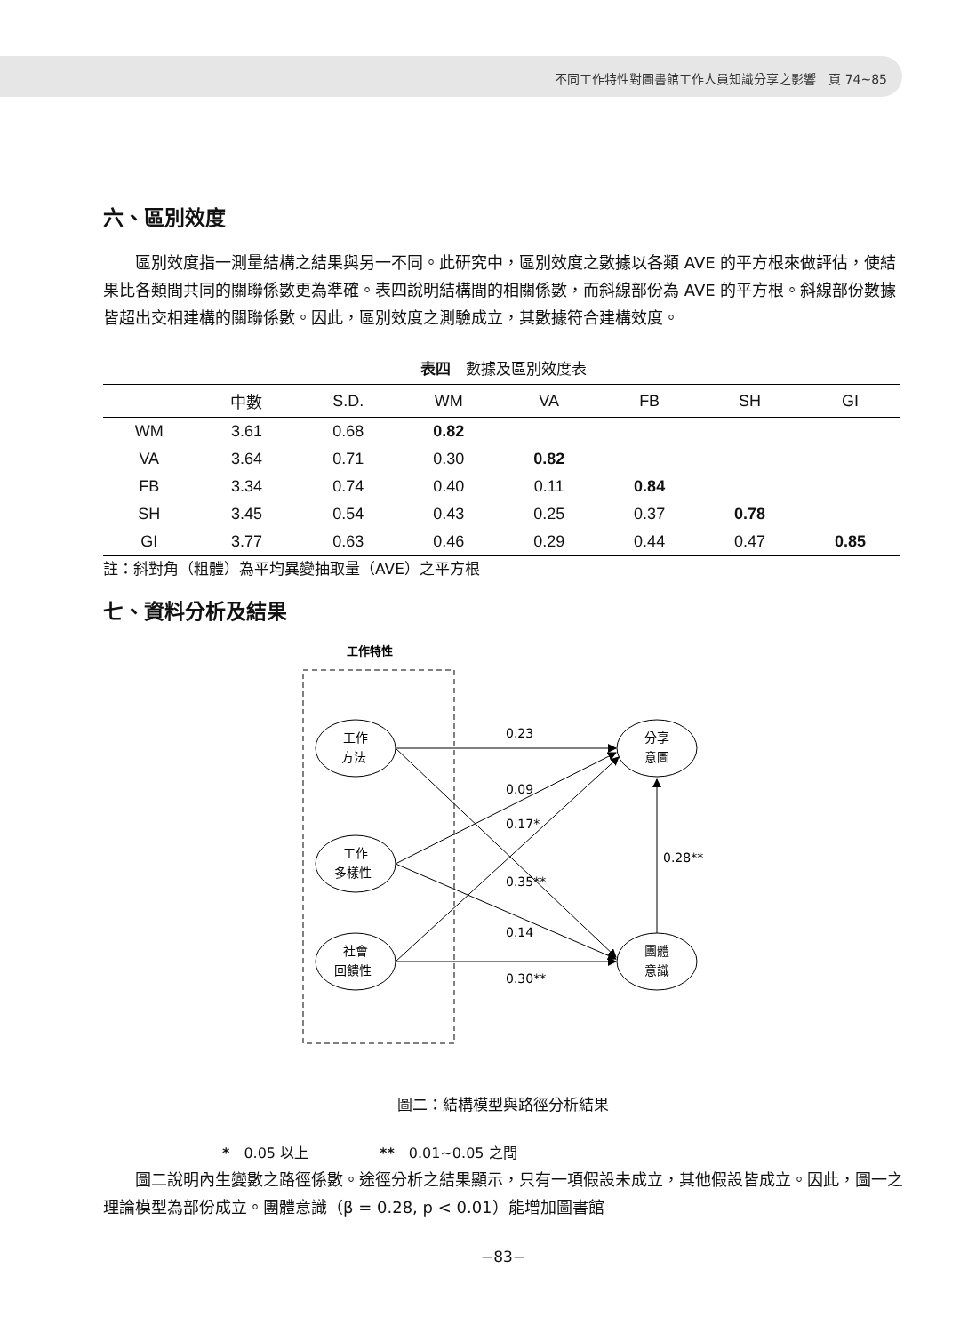不同工作特性對圖書館工作人員知識分享之影響　頁 74~85
六、區別效度
區別效度指一測量結構之結果與另一不同。此研究中，區別效度之數據以各類 AVE 的平方根來做評估，使結果比各類間共同的關聯係數更為準確。表四說明結構間的相關係數，而斜線部份為 AVE 的平方根。斜線部份數據皆超出交相建構的關聯係數。因此，區別效度之測驗成立，其數據符合建構效度。
表四　數據及區別效度表
| | 中數 | S.D. | WM | VA | FB | SH | GI |
| --- | --- | --- | --- | --- | --- | --- | --- |
| WM | 3.61 | 0.68 | 0.82 | | | | |
| VA | 3.64 | 0.71 | 0.30 | 0.82 | | | |
| FB | 3.34 | 0.74 | 0.40 | 0.11 | 0.84 | | |
| SH | 3.45 | 0.54 | 0.43 | 0.25 | 0.37 | 0.78 | |
| GI | 3.77 | 0.63 | 0.46 | 0.29 | 0.44 | 0.47 | 0.85 |
註：斜對角（粗體）為平均異變抽取量（AVE）之平方根
七、資料分析及結果
工作特性
工作
方法
工作
多樣性
社會
回饋性
分享
意圖
團體
意識
0.23
0.09
0.17*
0.35**
0.14
0.30**
0.28**
圖二：結構模型與路徑分析結果
*　0.05 以上　　　　　**　0.01~0.05 之間
圖二說明內生變數之路徑係數。途徑分析之結果顯示，只有一項假設未成立，其他假設皆成立。因此，圖一之理論模型為部份成立。團體意識（β = 0.28, p < 0.01）能增加圖書館
−83−